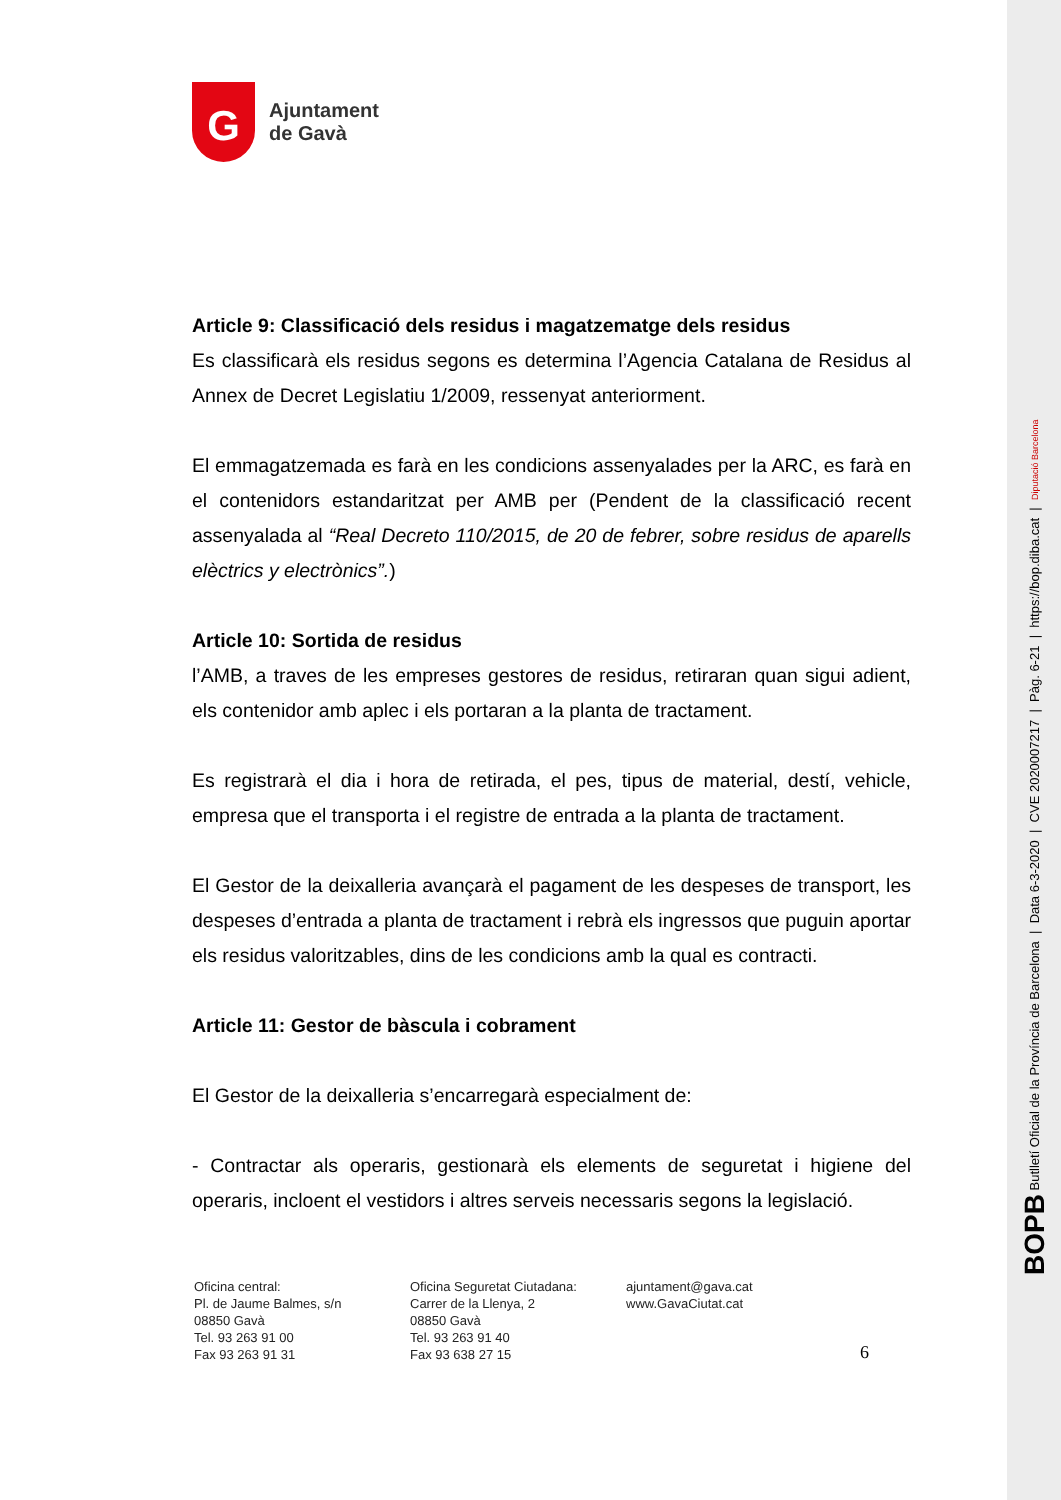BOPB Butlletí Oficial de la Província de Barcelona | Data 6-3-2020 | CVE 2020007217 | Pàg. 6-21 | https://bop.diba.cat | Diputació Barcelona
G
Ajuntament
de Gavà
Article 9: Classificació dels residus i magatzematge dels residus
Es classificarà els residus segons es determina l’Agencia Catalana de Residus al Annex de Decret Legislatiu 1/2009, ressenyat anteriorment.
El emmagatzemada es farà en les condicions assenyalades per la ARC, es farà en el contenidors estandaritzat per AMB per (Pendent de la classificació recent assenyalada al “Real Decreto 110/2015, de 20 de febrer, sobre residus de aparells elèctrics y electrònics”.)
Article 10: Sortida de residus
l’AMB, a traves de les empreses gestores de residus, retiraran quan sigui adient, els contenidor amb aplec i els portaran a la planta de tractament.
Es registrarà el dia i hora de retirada, el pes, tipus de material, destí, vehicle, empresa que el transporta i el registre de entrada a la planta de tractament.
El Gestor de la deixalleria avançarà el pagament de les despeses de transport, les despeses d’entrada a planta de tractament i rebrà els ingressos que puguin aportar els residus valoritzables, dins de les condicions amb la qual es contracti.
Article 11: Gestor de bàscula i cobrament
El Gestor de la deixalleria s’encarregarà especialment de:
- Contractar als operaris, gestionarà els elements de seguretat i higiene del operaris, incloent el vestidors i altres serveis necessaris segons la legislació.
Oficina central:
Pl. de Jaume Balmes, s/n
08850 Gavà
Tel. 93 263 91 00
Fax 93 263 91 31
Oficina Seguretat Ciutadana:
Carrer de la Llenya, 2
08850 Gavà
Tel. 93 263 91 40
Fax 93 638 27 15
ajuntament@gava.cat
www.GavaCiutat.cat
6